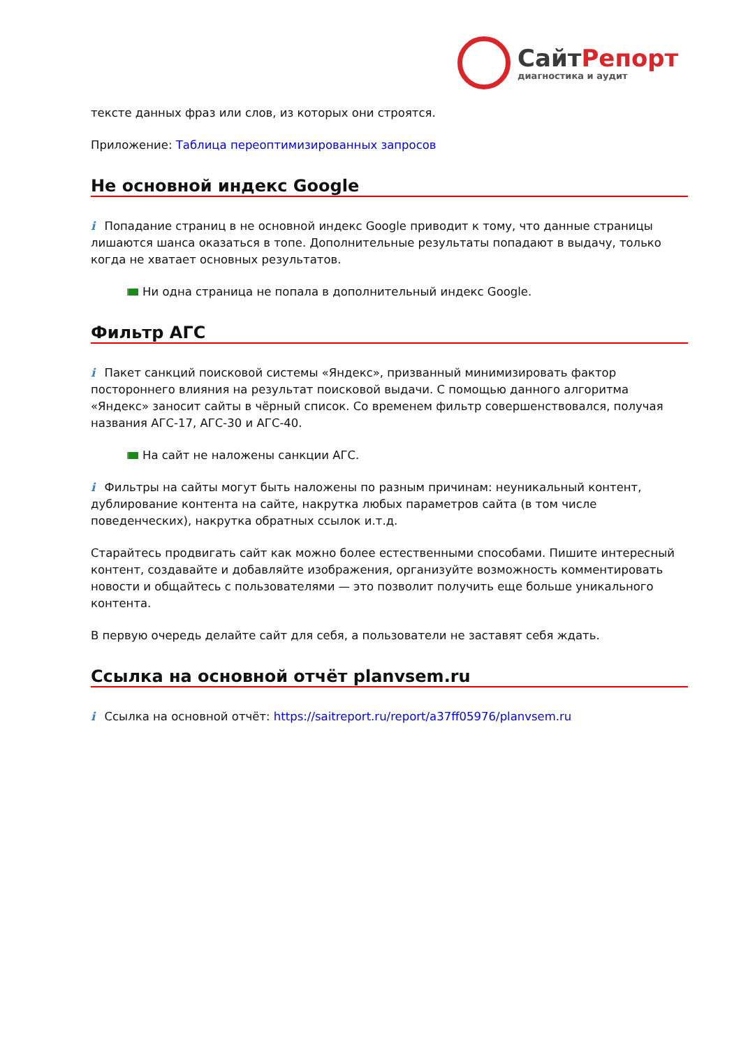СайтРепорт
диагностика и аудит
тексте данных фраз или слов, из которых они строятся.
Приложение: Таблица переоптимизированных запросов
Не основной индекс Google
i Попадание страниц в не основной индекс Google приводит к тому, что данные страницы лишаются шанса оказаться в топе. Дополнительные результаты попадают в выдачу, только когда не хватает основных результатов.
Ни одна страница не попала в дополнительный индекс Google.
Фильтр АГС
i Пакет санкций поисковой системы «Яндекс», призванный минимизировать фактор постороннего влияния на результат поисковой выдачи. С помощью данного алгоритма «Яндекс» заносит сайты в чёрный список. Со временем фильтр совершенствовался, получая названия АГС-17, АГС-30 и АГС-40.
На сайт не наложены санкции АГС.
i Фильтры на сайты могут быть наложены по разным причинам: неуникальный контент, дублирование контента на сайте, накрутка любых параметров сайта (в том числе поведенческих), накрутка обратных ссылок и.т.д.
Старайтесь продвигать сайт как можно более естественными способами. Пишите интересный контент, создавайте и добавляйте изображения, организуйте возможность комментировать новости и общайтесь с пользователями — это позволит получить еще больше уникального контента.
В первую очередь делайте сайт для себя, а пользователи не заставят себя ждать.
Ссылка на основной отчёт planvsem.ru
i Ссылка на основной отчёт: https://saitreport.ru/report/a37ff05976/planvsem.ru